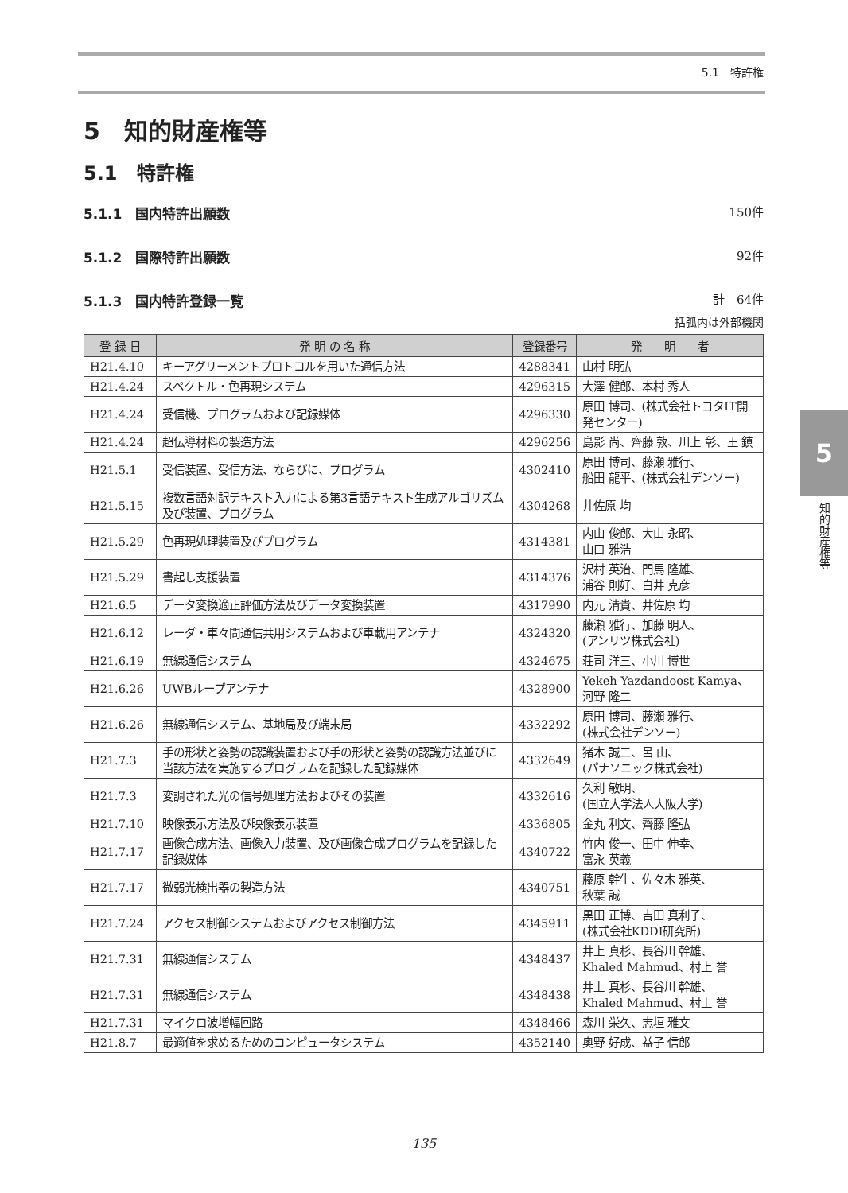5.1　特許権
5　知的財産権等
5.1　特許権
5.1.1　国内特許出願数 150件
5.1.2　国際特許出願数 92件
5.1.3　国内特許登録一覧 計　64件
括弧内は外部機関
| 登 録 日 | 発 明 の 名 称 | 登録番号 | 発 明 者 |
| --- | --- | --- | --- |
| H21.4.10 | キーアグリーメントプロトコルを用いた通信方法 | 4288341 | 山村 明弘 |
| H21.4.24 | スペクトル・色再現システム | 4296315 | 大澤 健郎、本村 秀人 |
| H21.4.24 | 受信機、プログラムおよび記録媒体 | 4296330 | 原田 博司、(株式会社トヨタIT開発センター) |
| H21.4.24 | 超伝導材料の製造方法 | 4296256 | 島影 尚、齊藤 敦、川上 彰、王 鎮 |
| H21.5.1 | 受信装置、受信方法、ならびに、プログラム | 4302410 | 原田 博司、藤瀬 雅行、 船田 龍平、(株式会社デンソー) |
| H21.5.15 | 複数言語対訳テキスト入力による第3言語テキスト生成アルゴリズム及び装置、プログラム | 4304268 | 井佐原 均 |
| H21.5.29 | 色再現処理装置及びプログラム | 4314381 | 内山 俊郎、大山 永昭、 山口 雅浩 |
| H21.5.29 | 書起し支援装置 | 4314376 | 沢村 英治、門馬 隆雄、 浦谷 則好、白井 克彦 |
| H21.6.5 | データ変換適正評価方法及びデータ変換装置 | 4317990 | 内元 清貴、井佐原 均 |
| H21.6.12 | レーダ・車々間通信共用システムおよび車載用アンテナ | 4324320 | 藤瀬 雅行、加藤 明人、 (アンリツ株式会社) |
| H21.6.19 | 無線通信システム | 4324675 | 荘司 洋三、小川 博世 |
| H21.6.26 | UWBループアンテナ | 4328900 | Yekeh Yazdandoost Kamya、 河野 隆二 |
| H21.6.26 | 無線通信システム、基地局及び端末局 | 4332292 | 原田 博司、藤瀬 雅行、 (株式会社デンソー) |
| H21.7.3 | 手の形状と姿勢の認識装置および手の形状と姿勢の認識方法並びに当該方法を実施するプログラムを記録した記録媒体 | 4332649 | 猪木 誠二、呂 山、 (パナソニック株式会社) |
| H21.7.3 | 変調された光の信号処理方法およびその装置 | 4332616 | 久利 敏明、 (国立大学法人大阪大学) |
| H21.7.10 | 映像表示方法及び映像表示装置 | 4336805 | 金丸 利文、齊藤 隆弘 |
| H21.7.17 | 画像合成方法、画像入力装置、及び画像合成プログラムを記録した記録媒体 | 4340722 | 竹内 俊一、田中 伸幸、 富永 英義 |
| H21.7.17 | 微弱光検出器の製造方法 | 4340751 | 藤原 幹生、佐々木 雅英、 秋葉 誠 |
| H21.7.24 | アクセス制御システムおよびアクセス制御方法 | 4345911 | 黒田 正博、吉田 真利子、 (株式会社KDDI研究所) |
| H21.7.31 | 無線通信システム | 4348437 | 井上 真杉、長谷川 幹雄、 Khaled Mahmud、村上 誉 |
| H21.7.31 | 無線通信システム | 4348438 | 井上 真杉、長谷川 幹雄、 Khaled Mahmud、村上 誉 |
| H21.7.31 | マイクロ波増幅回路 | 4348466 | 森川 栄久、志垣 雅文 |
| H21.8.7 | 最適値を求めるためのコンピュータシステム | 4352140 | 奥野 好成、益子 信郎 |
5
知的財産権等
135